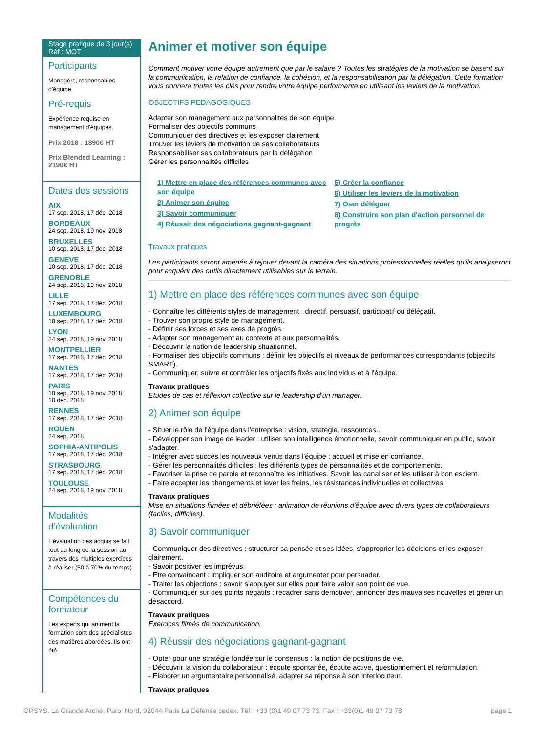Stage pratique de 3 jour(s)
Réf : MOT
Participants
Managers, responsables d'équipe.
Pré-requis
Expérience requise en management d'équipes.
Prix 2018 : 1890€ HT
Prix Blended Learning : 2190€ HT
Dates des sessions
AIX
17 sep. 2018, 17 déc. 2018
BORDEAUX
24 sep. 2018, 19 nov. 2018
BRUXELLES
10 sep. 2018, 17 déc. 2018
GENEVE
10 sep. 2018, 17 déc. 2018
GRENOBLE
24 sep. 2018, 19 nov. 2018
LILLE
17 sep. 2018, 17 déc. 2018
LUXEMBOURG
10 sep. 2018, 17 déc. 2018
LYON
24 sep. 2018, 19 nov. 2018
MONTPELLIER
17 sep. 2018, 17 déc. 2018
NANTES
17 sep. 2018, 17 déc. 2018
PARIS
10 sep. 2018, 19 nov. 2018
10 déc. 2018
RENNES
17 sep. 2018, 17 déc. 2018
ROUEN
24 sep. 2018
SOPHIA-ANTIPOLIS
17 sep. 2018, 17 déc. 2018
STRASBOURG
17 sep. 2018, 17 déc. 2018
TOULOUSE
24 sep. 2018, 19 nov. 2018
Modalités d’évaluation
L’évaluation des acquis se fait tout au long de la session au travers des multiples exercices à réaliser (50 à 70% du temps).
Compétences du formateur
Les experts qui animent la formation sont des spécialistes des matières abordées. Ils ont été
Animer et motiver son équipe
Comment motiver votre équipe autrement que par le salaire ? Toutes les stratégies de la motivation se basent sur la communication, la relation de confiance, la cohésion, et la responsabilisation par la délégation. Cette formation vous donnera toutes les clés pour rendre votre équipe performante en utilisant les leviers de la motivation.
OBJECTIFS PEDAGOGIQUES
Adapter son management aux personnalités de son équipe
Formaliser des objectifs communs
Communiquer des directives et les exposer clairement
Trouver les leviers de motivation de ses collaborateurs
Responsabiliser ses collaborateurs par la délégation
Gérer les personnalités difficiles
1) Mettre en place des références communes avec son équipe
2) Animer son équipe
3) Savoir communiquer
4) Réussir des négociations gagnant-gagnant
5) Créer la confiance
6) Utiliser les leviers de la motivation
7) Oser déléguer
8) Construire son plan d'action personnel de progrès
Travaux pratiques
Les participants seront amenés à rejouer devant la caméra des situations professionnelles réelles qu'ils analyseront pour acquérir des outils directement utilisables sur le terrain.
1) Mettre en place des références communes avec son équipe
- Connaître les différents styles de management : directif, persuasif, participatif ou délégatif.
- Trouver son propre style de management.
- Définir ses forces et ses axes de progrès.
- Adapter son management au contexte et aux personnalités.
- Découvrir la notion de leadership situationnel.
- Formaliser des objectifs communs : définir les objectifs et niveaux de performances correspondants (objectifs SMART).
- Communiquer, suivre et contrôler les objectifs fixés aux individus et à l'équipe.
Travaux pratiques
Etudes de cas et réflexion collective sur le leadership d'un manager.
2) Animer son équipe
- Situer le rôle de l'équipe dans l'entreprise : vision, stratégie, ressources...
- Développer son image de leader : utiliser son intelligence émotionnelle, savoir communiquer en public, savoir s'adapter.
- Intégrer avec succès les nouveaux venus dans l'équipe : accueil et mise en confiance.
- Gérer les personnalités difficiles : les différents types de personnalités et de comportements.
- Favoriser la prise de parole et reconnaître les initiatives. Savoir les canaliser et les utiliser à bon escient.
- Faire accepter les changements et lever les freins, les résistances individuelles et collectives.
Travaux pratiques
Mise en situations filmées et débriéfées : animation de réunions d'équipe avec divers types de collaborateurs (faciles, difficiles).
3) Savoir communiquer
- Communiquer des directives : structurer sa pensée et ses idées, s'approprier les décisions et les exposer clairement.
- Savoir positiver les imprévus.
- Etre convaincant : impliquer son auditoire et argumenter pour persuader.
- Traiter les objections : savoir s'appuyer sur elles pour faire valoir son point de vue.
- Communiquer sur des points négatifs : recadrer sans démotiver, annoncer des mauvaises nouvelles et gérer un désaccord.
Travaux pratiques
Exercices filmés de communication.
4) Réussir des négociations gagnant-gagnant
- Opter pour une stratégie fondée sur le consensus : la notion de positions de vie.
- Découvrir la vision du collaborateur : écoute spontanée, écoute active, questionnement et reformulation.
- Elaborer un argumentaire personnalisé, adapter sa réponse à son interlocuteur.
Travaux pratiques
ORSYS, La Grande Arche, Paroi Nord, 92044 Paris La Défense cedex. Tél : +33 (0)1 49 07 73 73. Fax : +33(0)1 49 07 73 78 page 1